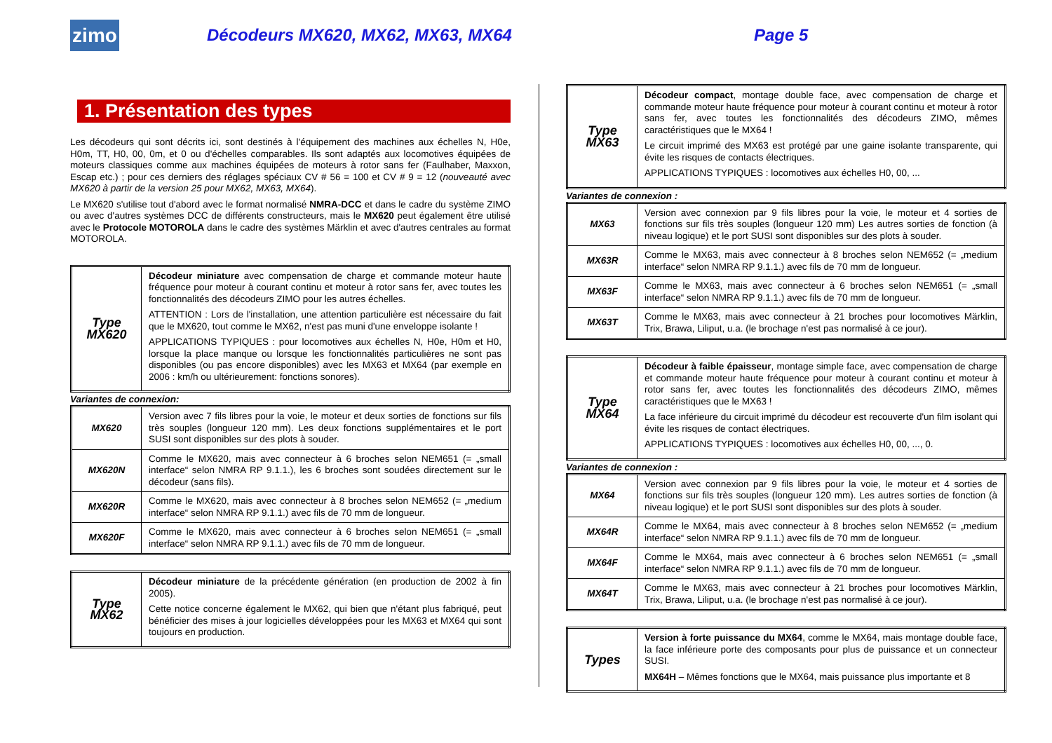zimo
Décodeurs MX620, MX62, MX63, MX64 Page 5
1. Présentation des types
Les décodeurs qui sont décrits ici, sont destinés à l'équipement des machines aux échelles N, H0e, H0m, TT, H0, 00, 0m, et 0 ou d'échelles comparables. Ils sont adaptés aux locomotives équipées de moteurs classiques comme aux machines équipées de moteurs à rotor sans fer (Faulhaber, Maxxon, Escap etc.) ; pour ces derniers des réglages spéciaux CV # 56 = 100 et CV # 9 = 12 (nouveauté avec MX620 à partir de la version 25 pour MX62, MX63, MX64).
Le MX620 s'utilise tout d'abord avec le format normalisé NMRA-DCC et dans le cadre du système ZIMO ou avec d'autres systèmes DCC de différents constructeurs, mais le MX620 peut également être utilisé avec le Protocole MOTOROLA dans le cadre des systèmes Märklin et avec d'autres centrales au format MOTOROLA.
| Type MX620 | Décodeur miniature avec compensation de charge et commande moteur haute fréquence pour moteur à courant continu et moteur à rotor sans fer, avec toutes les fonctionnalités des décodeurs ZIMO pour les autres échelles. ATTENTION : Lors de l'installation, une attention particulière est nécessaire du fait que le MX620, tout comme le MX62, n'est pas muni d'une enveloppe isolante ! APPLICATIONS TYPIQUES : pour locomotives aux échelles N, H0e, H0m et H0, lorsque la place manque ou lorsque les fonctionnalités particulières ne sont pas disponibles (ou pas encore disponibles) avec les MX63 et MX64 (par exemple en 2006 : km/h ou ultérieurement: fonctions sonores). |
Variantes de connexion:
| MX620 | Version avec 7 fils libres pour la voie, le moteur et deux sorties de fonctions sur fils très souples (longueur 120 mm). Les deux fonctions supplémentaires et le port SUSI sont disponibles sur des plots à souder. |
| MX620N | Comme le MX620, mais avec connecteur à 6 broches selon NEM651 (= „small interface“ selon NMRA RP 9.1.1.), les 6 broches sont soudées directement sur le décodeur (sans fils). |
| MX620R | Comme le MX620, mais avec connecteur à 8 broches selon NEM652 (= „medium interface“ selon NMRA RP 9.1.1.) avec fils de 70 mm de longueur. |
| MX620F | Comme le MX620, mais avec connecteur à 6 broches selon NEM651 (= „small interface“ selon NMRA RP 9.1.1.) avec fils de 70 mm de longueur. |
| Type MX62 | Décodeur miniature de la précédente génération (en production de 2002 à fin 2005). Cette notice concerne également le MX62, qui bien que n'étant plus fabriqué, peut bénéficier des mises à jour logicielles développées pour les MX63 et MX64 qui sont toujours en production. |
| Type MX63 | Décodeur compact , montage double face, avec compensation de charge et commande moteur haute fréquence pour moteur à courant continu et moteur à rotor sans fer, avec toutes les fonctionnalités des décodeurs ZIMO, mêmes caractéristiques que le MX64 ! Le circuit imprimé des MX63 est protégé par une gaine isolante transparente, qui évite les risques de contacts électriques. APPLICATIONS TYPIQUES : locomotives aux échelles H0, 00, ... |
Variantes de connexion :
| MX63 | Version avec connexion par 9 fils libres pour la voie, le moteur et 4 sorties de fonctions sur fils très souples (longueur 120 mm) Les autres sorties de fonction (à niveau logique) et le port SUSI sont disponibles sur des plots à souder. |
| MX63R | Comme le MX63, mais avec connecteur à 8 broches selon NEM652 (= „medium interface“ selon NMRA RP 9.1.1.) avec fils de 70 mm de longueur. |
| MX63F | Comme le MX63, mais avec connecteur à 6 broches selon NEM651 (= „small interface“ selon NMRA RP 9.1.1.) avec fils de 70 mm de longueur. |
| MX63T | Comme le MX63, mais avec connecteur à 21 broches pour locomotives Märklin, Trix, Brawa, Liliput, u.a. (le brochage n'est pas normalisé à ce jour). |
| Type MX64 | Décodeur à faible épaisseur , montage simple face, avec compensation de charge et commande moteur haute fréquence pour moteur à courant continu et moteur à rotor sans fer, avec toutes les fonctionnalités des décodeurs ZIMO, mêmes caractéristiques que le MX63 ! La face inférieure du circuit imprimé du décodeur est recouverte d'un film isolant qui évite les risques de contact électriques. APPLICATIONS TYPIQUES : locomotives aux échelles H0, 00, ..., 0. |
Variantes de connexion :
| MX64 | Version avec connexion par 9 fils libres pour la voie, le moteur et 4 sorties de fonctions sur fils très souples (longueur 120 mm). Les autres sorties de fonction (à niveau logique) et le port SUSI sont disponibles sur des plots à souder. |
| MX64R | Comme le MX64, mais avec connecteur à 8 broches selon NEM652 (= „medium interface“ selon NMRA RP 9.1.1.) avec fils de 70 mm de longueur. |
| MX64F | Comme le MX64, mais avec connecteur à 6 broches selon NEM651 (= „small interface“ selon NMRA RP 9.1.1.) avec fils de 70 mm de longueur. |
| MX64T | Comme le MX63, mais avec connecteur à 21 broches pour locomotives Märklin, Trix, Brawa, Liliput, u.a. (le brochage n'est pas normalisé à ce jour). |
| Types | Version à forte puissance du MX64 , comme le MX64, mais montage double face, la face inférieure porte des composants pour plus de puissance et un connecteur SUSI. MX64H – Mêmes fonctions que le MX64, mais puissance plus importante et 8 |